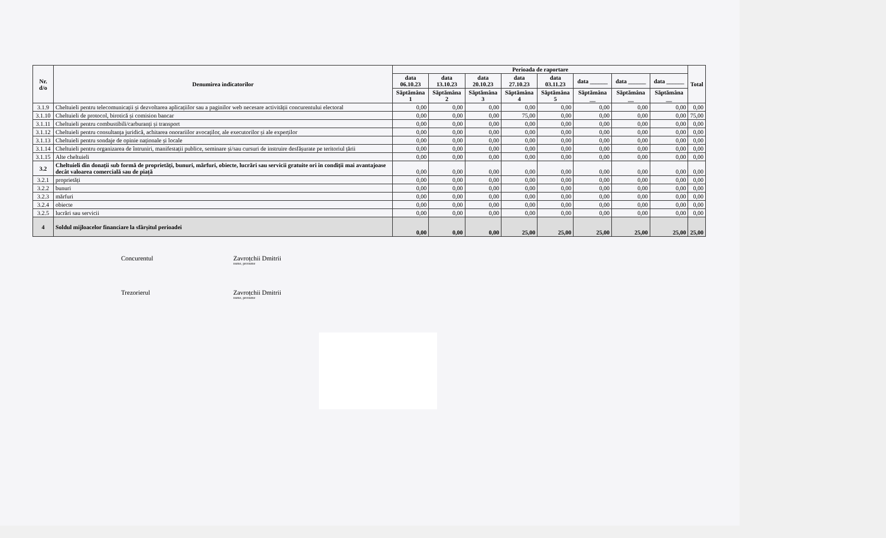| Nr. d/o | Denumirea indicatorilor | Perioada de raportare | | | | | | | | Total |
| --- | --- | --- | --- | --- | --- | --- | --- | --- | --- | --- |
| | | data 06.10.23 | data 13.10.23 | data 20.10.23 | data 27.10.23 | data 03.11.23 | data ______ | data ______ | data ______ | |
| | | Săptămâna 1 | Săptămâna 2 | Săptămâna 3 | Săptămâna 4 | Săptămâna 5 | Săptămâna __ | Săptămâna __ | Săptămâna __ | |
| 3.1.9 | Cheltuieli pentru telecomunicații și dezvoltarea aplicațiilor sau a paginilor web necesare activității concurentului electoral | 0,00 | 0,00 | 0,00 | 0,00 | 0,00 | 0,00 | 0,00 | 0,00 | 0,00 |
| 3.1.10 | Cheltuieli de protocol, birotică și comision bancar | 0,00 | 0,00 | 0,00 | 75,00 | 0,00 | 0,00 | 0,00 | 0,00 | 75,00 |
| 3.1.11 | Cheltuieli pentru combustibili/carburanți și transport | 0,00 | 0,00 | 0,00 | 0,00 | 0,00 | 0,00 | 0,00 | 0,00 | 0,00 |
| 3.1.12 | Cheltuieli pentru consultanța juridică, achitarea onorariilor avocaților, ale executorilor și ale experților | 0,00 | 0,00 | 0,00 | 0,00 | 0,00 | 0,00 | 0,00 | 0,00 | 0,00 |
| 3.1.13 | Cheltuieli pentru sondaje de opinie naționale și locale | 0,00 | 0,00 | 0,00 | 0,00 | 0,00 | 0,00 | 0,00 | 0,00 | 0,00 |
| 3.1.14 | Cheltuieli pentru organizarea de întruniri, manifestații publice, seminare și/sau cursuri de instruire desfășurate pe teritoriul țării | 0,00 | 0,00 | 0,00 | 0,00 | 0,00 | 0,00 | 0,00 | 0,00 | 0,00 |
| 3.1.15 | Alte cheltuieli | 0,00 | 0,00 | 0,00 | 0,00 | 0,00 | 0,00 | 0,00 | 0,00 | 0,00 |
| 3.2 | Cheltuieli din donații sub formă de proprietăți, bunuri, mărfuri, obiecte, lucrări sau servicii gratuite ori în condiții mai avantajoase decât valoarea comercială sau de piață | 0,00 | 0,00 | 0,00 | 0,00 | 0,00 | 0,00 | 0,00 | 0,00 | 0,00 |
| 3.2.1 | proprietăți | 0,00 | 0,00 | 0,00 | 0,00 | 0,00 | 0,00 | 0,00 | 0,00 | 0,00 |
| 3.2.2 | bunuri | 0,00 | 0,00 | 0,00 | 0,00 | 0,00 | 0,00 | 0,00 | 0,00 | 0,00 |
| 3.2.3 | mărfuri | 0,00 | 0,00 | 0,00 | 0,00 | 0,00 | 0,00 | 0,00 | 0,00 | 0,00 |
| 3.2.4 | obiecte | 0,00 | 0,00 | 0,00 | 0,00 | 0,00 | 0,00 | 0,00 | 0,00 | 0,00 |
| 3.2.5 | lucrări sau servicii | 0,00 | 0,00 | 0,00 | 0,00 | 0,00 | 0,00 | 0,00 | 0,00 | 0,00 |
| 4 | Soldul mijloacelor financiare la sfârșitul perioadei | 0,00 | 0,00 | 0,00 | 25,00 | 25,00 | 25,00 | 25,00 | 25,00 | 25,00 |
Concurentul Zavroțchii Dmitrii
nume, prenume
Trezorierul Zavroțchii Dmitrii
nume, prenume